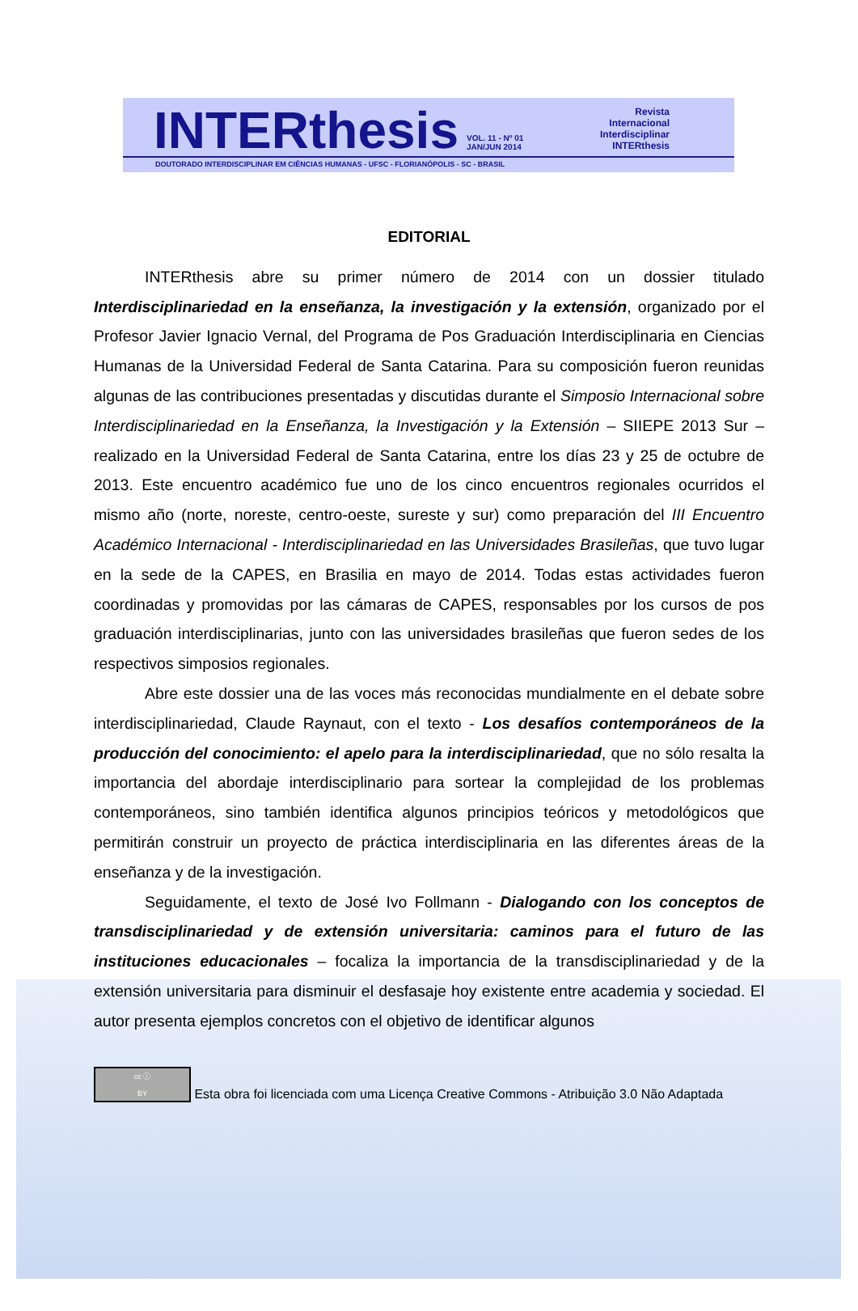INTERthesis VOL. 11 - Nº 01
JAN/JUN 2014 Revista
Internacional
Interdisciplinar
INTERthesis
DOUTORADO INTERDISCIPLINAR EM CIÊNCIAS HUMANAS - UFSC - FLORIANÓPOLIS - SC - BRASIL
EDITORIAL
INTERthesis abre su primer número de 2014 con un dossier titulado Interdisciplinariedad en la enseñanza, la investigación y la extensión, organizado por el Profesor Javier Ignacio Vernal, del Programa de Pos Graduación Interdisciplinaria en Ciencias Humanas de la Universidad Federal de Santa Catarina. Para su composición fueron reunidas algunas de las contribuciones presentadas y discutidas durante el Simposio Internacional sobre Interdisciplinariedad en la Enseñanza, la Investigación y la Extensión – SIIEPE 2013 Sur – realizado en la Universidad Federal de Santa Catarina, entre los días 23 y 25 de octubre de 2013. Este encuentro académico fue uno de los cinco encuentros regionales ocurridos el mismo año (norte, noreste, centro-oeste, sureste y sur) como preparación del III Encuentro Académico Internacional - Interdisciplinariedad en las Universidades Brasileñas, que tuvo lugar en la sede de la CAPES, en Brasilia en mayo de 2014. Todas estas actividades fueron coordinadas y promovidas por las cámaras de CAPES, responsables por los cursos de pos graduación interdisciplinarias, junto con las universidades brasileñas que fueron sedes de los respectivos simposios regionales.
Abre este dossier una de las voces más reconocidas mundialmente en el debate sobre interdisciplinariedad, Claude Raynaut, con el texto - Los desafíos contemporáneos de la producción del conocimiento: el apelo para la interdisciplinariedad, que no sólo resalta la importancia del abordaje interdisciplinario para sortear la complejidad de los problemas contemporáneos, sino también identifica algunos principios teóricos y metodológicos que permitirán construir un proyecto de práctica interdisciplinaria en las diferentes áreas de la enseñanza y de la investigación.
Seguidamente, el texto de José Ivo Follmann - Dialogando con los conceptos de transdisciplinariedad y de extensión universitaria: caminos para el futuro de las instituciones educacionales – focaliza la importancia de la transdisciplinariedad y de la extensión universitaria para disminuir el desfasaje hoy existente entre academia y sociedad. El autor presenta ejemplos concretos con el objetivo de identificar algunos
cc ⓘ
BY Esta obra foi licenciada com uma Licença Creative Commons - Atribuição 3.0 Não Adaptada